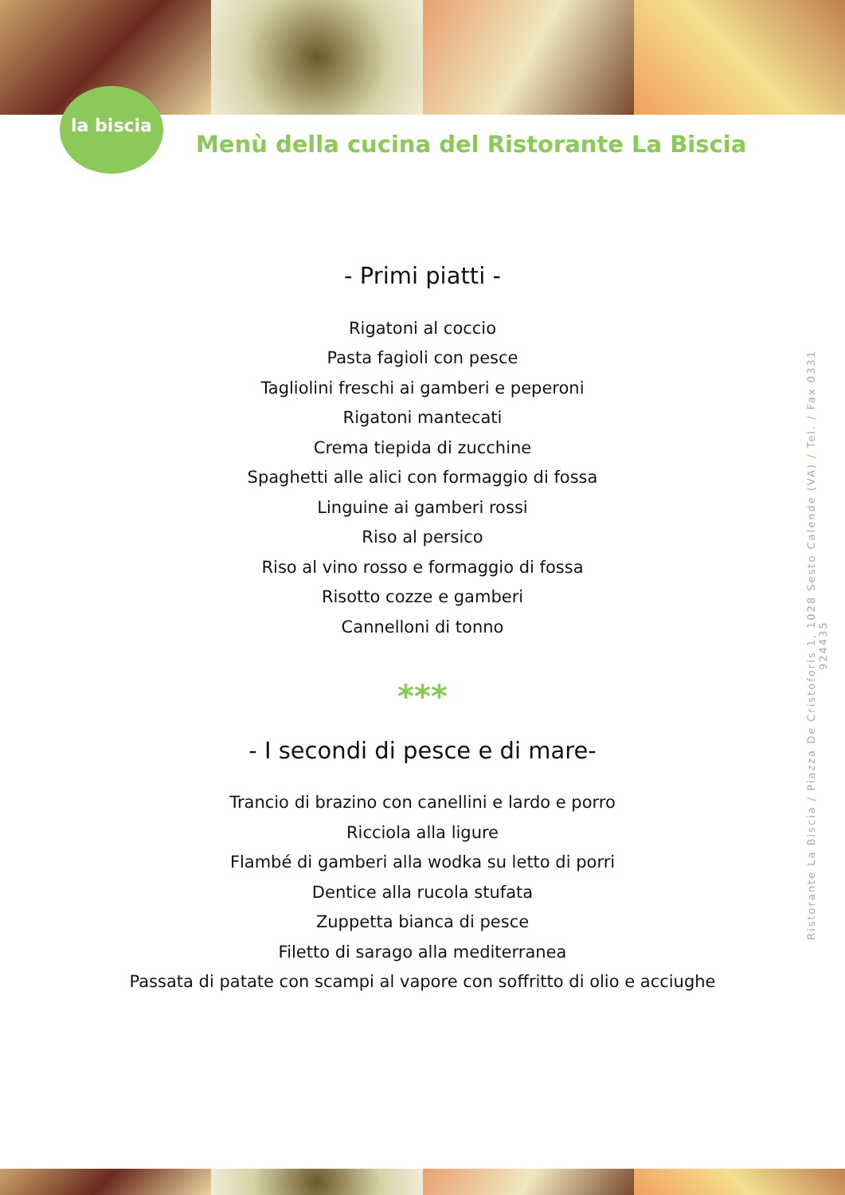la biscia
Menù della cucina del Ristorante La Biscia
- Primi piatti -
Rigatoni al coccio
Pasta fagioli con pesce
Tagliolini freschi ai gamberi e peperoni
Rigatoni mantecati
Crema tiepida di zucchine
Spaghetti alle alici con formaggio di fossa
Linguine ai gamberi rossi
Riso al persico
Riso al vino rosso e formaggio di fossa
Risotto cozze e gamberi
Cannelloni di tonno
***
- I secondi di pesce e di mare-
Trancio di brazino con canellini e lardo e porro
Ricciola alla ligure
Flambé di gamberi alla wodka su letto di porri
Dentice alla rucola stufata
Zuppetta bianca di pesce
Filetto di sarago alla mediterranea
Passata di patate con scampi al vapore con soffritto di olio e acciughe
Ristorante La Biscia / Piazza De Cristoforis 1, 1028 Sesto Calende (VA) / Tel. / Fax 0331 924435